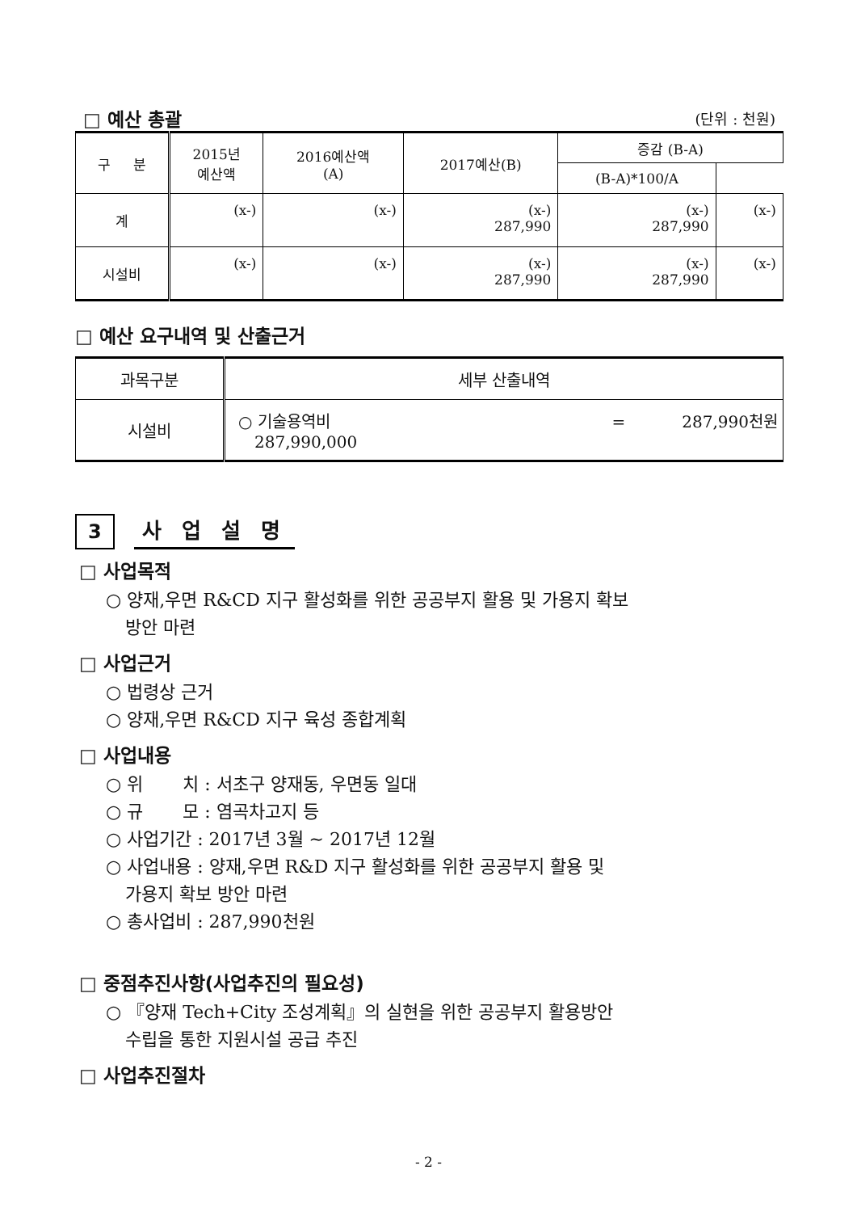□ 예산 총괄
(단위 : 천원)
| 구 분 | 2015년 예산액 | 2016예산액 (A) | 2017예산(B) | 증감 (B-A) | |
| --- | --- | --- | --- | --- | --- |
| | | | | (B-A)*100/A | |
| 계 | (x-) | (x-) | (x-) 287,990 | (x-) 287,990 | (x-) |
| 시설비 | (x-) | (x-) | (x-) 287,990 | (x-) 287,990 | (x-) |
□ 예산 요구내역 및 산출근거
| 과목구분 | 세부 산출내역 |
| --- | --- |
| 시설비 | ○ 기술용역비 = 287,990천원 287,990,000 |
3 사 업 설 명
□ 사업목적
○ 양재,우면 R&CD 지구 활성화를 위한 공공부지 활용 및 가용지 확보
방안 마련
□ 사업근거
○ 법령상 근거
○ 양재,우면 R&CD 지구 육성 종합계획
□ 사업내용
○ 위 치 : 서초구 양재동, 우면동 일대
○ 규 모 : 염곡차고지 등
○ 사업기간 : 2017년 3월 ~ 2017년 12월
○ 사업내용 : 양재,우면 R&D 지구 활성화를 위한 공공부지 활용 및
가용지 확보 방안 마련
○ 총사업비 : 287,990천원
□ 중점추진사항(사업추진의 필요성)
○ 『양재 Tech+City 조성계획』의 실현을 위한 공공부지 활용방안
수립을 통한 지원시설 공급 추진
□ 사업추진절차
- 2 -